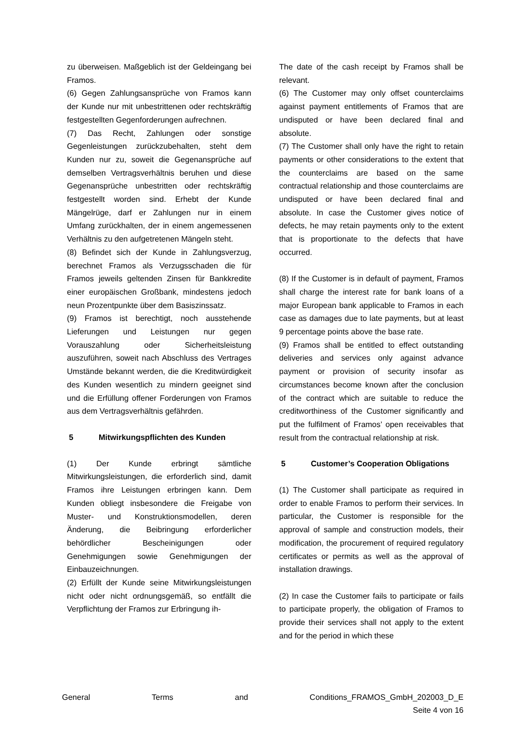zu überweisen. Maßgeblich ist der Geldeingang bei Framos.
(6) Gegen Zahlungsansprüche von Framos kann der Kunde nur mit unbestrittenen oder rechtskräftig festgestellten Gegenforderungen aufrechnen.
(7) Das Recht, Zahlungen oder sonstige Gegenleistungen zurückzubehalten, steht dem Kunden nur zu, soweit die Gegenansprüche auf demselben Vertragsverhältnis beruhen und diese Gegenansprüche unbestritten oder rechtskräftig festgestellt worden sind. Erhebt der Kunde Mängelrüge, darf er Zahlungen nur in einem Umfang zurückhalten, der in einem angemessenen Verhältnis zu den aufgetretenen Mängeln steht.
(8) Befindet sich der Kunde in Zahlungsverzug, berechnet Framos als Verzugsschaden die für Framos jeweils geltenden Zinsen für Bankkredite einer europäischen Großbank, mindestens jedoch neun Prozentpunkte über dem Basiszinssatz.
(9) Framos ist berechtigt, noch ausstehende Lieferungen und Leistungen nur gegen Vorauszahlung oder Sicherheitsleistung auszuführen, soweit nach Abschluss des Vertrages Umstände bekannt werden, die die Kreditwürdigkeit des Kunden wesentlich zu mindern geeignet sind und die Erfüllung offener Forderungen von Framos aus dem Vertragsverhältnis gefährden.
5 Mitwirkungspflichten des Kunden
(1) Der Kunde erbringt sämtliche Mitwirkungsleistungen, die erforderlich sind, damit Framos ihre Leistungen erbringen kann. Dem Kunden obliegt insbesondere die Freigabe von Muster- und Konstruktionsmodellen, deren Änderung, die Beibringung erforderlicher behördlicher Bescheinigungen oder Genehmigungen sowie Genehmigungen der Einbauzeichnungen.
(2) Erfüllt der Kunde seine Mitwirkungsleistungen nicht oder nicht ordnungsgemäß, so entfällt die Verpflichtung der Framos zur Erbringung ih-
The date of the cash receipt by Framos shall be relevant.
(6) The Customer may only offset counterclaims against payment entitlements of Framos that are undisputed or have been declared final and absolute.
(7) The Customer shall only have the right to retain payments or other considerations to the extent that the counterclaims are based on the same contractual relationship and those counterclaims are undisputed or have been declared final and absolute. In case the Customer gives notice of defects, he may retain payments only to the extent that is proportionate to the defects that have occurred.
(8) If the Customer is in default of payment, Framos shall charge the interest rate for bank loans of a major European bank applicable to Framos in each case as damages due to late payments, but at least 9 percentage points above the base rate.
(9) Framos shall be entitled to effect outstanding deliveries and services only against advance payment or provision of security insofar as circumstances become known after the conclusion of the contract which are suitable to reduce the creditworthiness of the Customer significantly and put the fulfilment of Framos’ open receivables that result from the contractual relationship at risk.
5 Customer’s Cooperation Obligations
(1) The Customer shall participate as required in order to enable Framos to perform their services. In particular, the Customer is responsible for the approval of sample and construction models, their modification, the procurement of required regulatory certificates or permits as well as the approval of installation drawings.
(2) In case the Customer fails to participate or fails to participate properly, the obligation of Framos to provide their services shall not apply to the extent and for the period in which these
General Terms and Conditions_FRAMOS_GmbH_202003_D_E
Seite 4 von 16